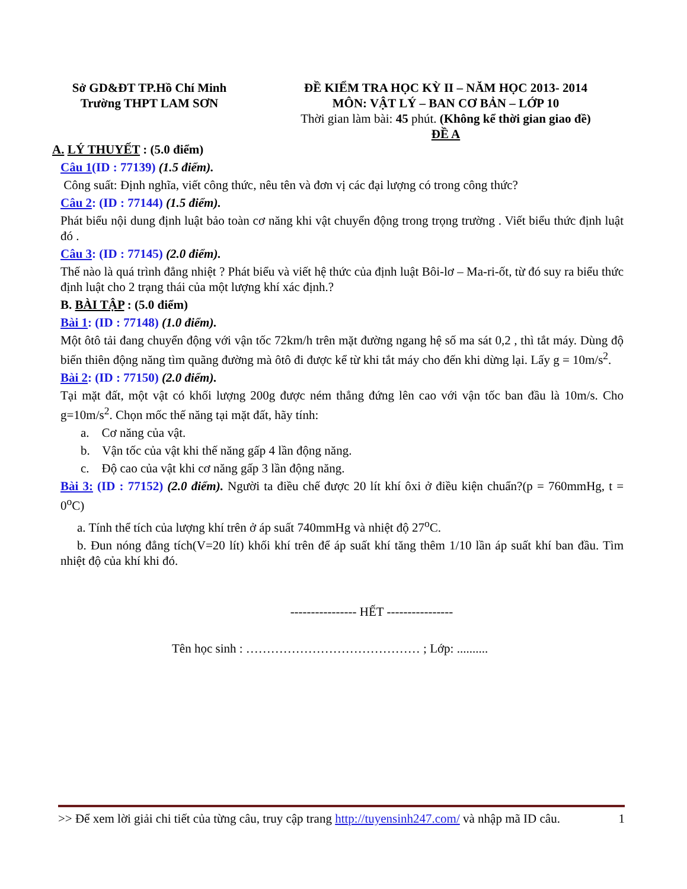Sở GD&ĐT TP.Hồ Chí Minh
Trường THPT LAM SƠN
ĐỀ KIỂM TRA HỌC KỲ II – NĂM HỌC 2013- 2014
MÔN: VẬT LÝ – BAN CƠ BẢN – LỚP 10
Thời gian làm bài: 45 phút. (Không kể thời gian giao đề)
ĐỀ A
A. LÝ THUYẾT : (5.0 điểm)
Câu 1(ID : 77139) (1.5 điểm).
Công suất: Định nghĩa, viết công thức, nêu tên và đơn vị các đại lượng có trong công thức?
Câu 2: (ID : 77144) (1.5 điểm).
Phát biểu nội dung định luật bảo toàn cơ năng khi vật chuyển động trong trọng trường . Viết biểu thức định luật đó .
Câu 3: (ID : 77145) (2.0 điểm).
Thế nào là quá trình đẳng nhiệt ? Phát biểu và viết hệ thức của định luật Bôi-lơ – Ma-ri-ốt, từ đó suy ra biểu thức định luật cho 2 trạng thái của một lượng khí xác định.?
B. BÀI TẬP : (5.0 điểm)
Bài 1: (ID : 77148) (1.0 điểm).
Một ôtô tải đang chuyển động với vận tốc 72km/h trên mặt đường ngang hệ số ma sát 0,2 , thì tắt máy. Dùng độ biến thiên động năng tìm quãng đường mà ôtô đi được kể từ khi tắt máy cho đến khi dừng lại. Lấy g = 10m/s<sup>2</sup>.
Bài 2: (ID : 77150) (2.0 điểm).
Tại mặt đất, một vật có khối lượng 200g được ném thẳng đứng lên cao với vận tốc ban đầu là 10m/s. Cho g=10m/s<sup>2</sup>. Chọn mốc thế năng tại mặt đất, hãy tính:
a. Cơ năng của vật.
b. Vận tốc của vật khi thế năng gấp 4 lần động năng.
c. Độ cao của vật khi cơ năng gấp 3 lần động năng.
Bài 3: (ID : 77152) (2.0 điểm). Người ta điều chế được 20 lít khí ôxi ở điều kiện chuẩn?(p = 760mmHg, t = 0<sup>o</sup>C)
a. Tính thể tích của lượng khí trên ở áp suất 740mmHg và nhiệt độ 27<sup>o</sup>C.
b. Đun nóng đẳng tích(V=20 lít) khối khí trên để áp suất khí tăng thêm 1/10 lần áp suất khí ban đầu. Tìm nhiệt độ của khí khi đó.
---------------- HẾT ----------------
Tên học sinh : …………………………………… ; Lớp: ..........
>> Để xem lời giải chi tiết của từng câu, truy cập trang http://tuyensinh247.com/ và nhập mã ID câu. 1